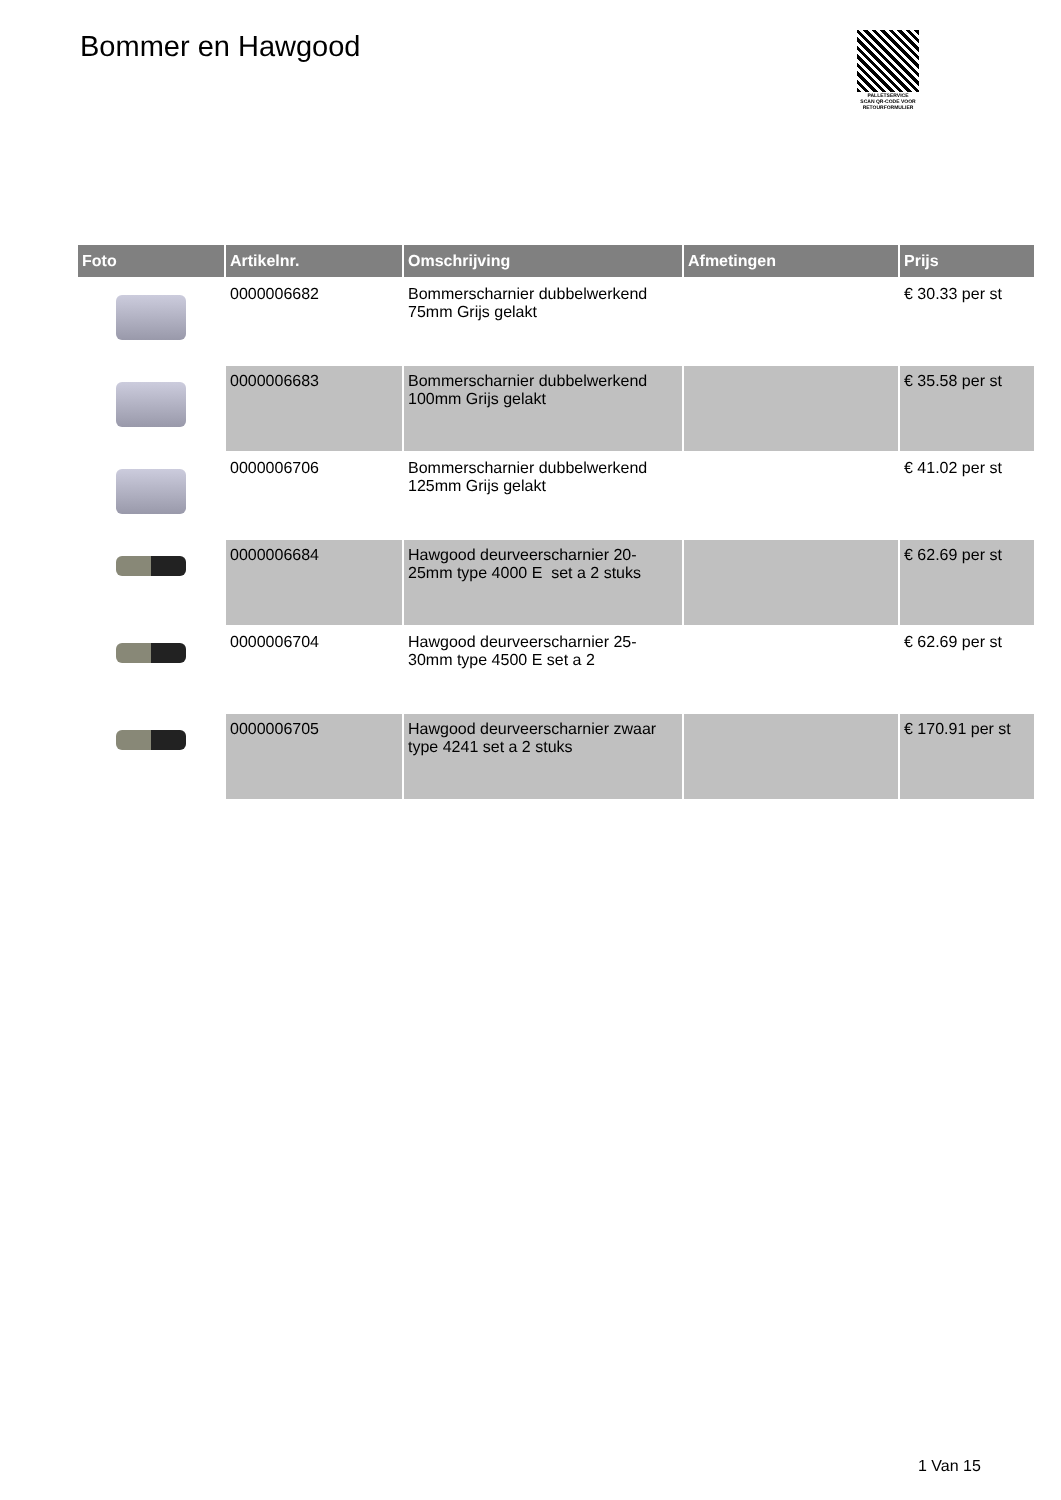Bommer en Hawgood
PALLETSERVICE
SCAN QR-CODE VOOR RETOURFORMULIER
| Foto | Artikelnr. | Omschrijving | Afmetingen | Prijs |
| --- | --- | --- | --- | --- |
| | 0000006682 | Bommerscharnier dubbelwerkend 75mm Grijs gelakt | | € 30.33 per st |
| | 0000006683 | Bommerscharnier dubbelwerkend 100mm Grijs gelakt | | € 35.58 per st |
| | 0000006706 | Bommerscharnier dubbelwerkend 125mm Grijs gelakt | | € 41.02 per st |
| | 0000006684 | Hawgood deurveerscharnier 20-25mm type 4000 E set a 2 stuks | | € 62.69 per st |
| | 0000006704 | Hawgood deurveerscharnier 25-30mm type 4500 E set a 2 | | € 62.69 per st |
| | 0000006705 | Hawgood deurveerscharnier zwaar type 4241 set a 2 stuks | | € 170.91 per st |
1 Van 15